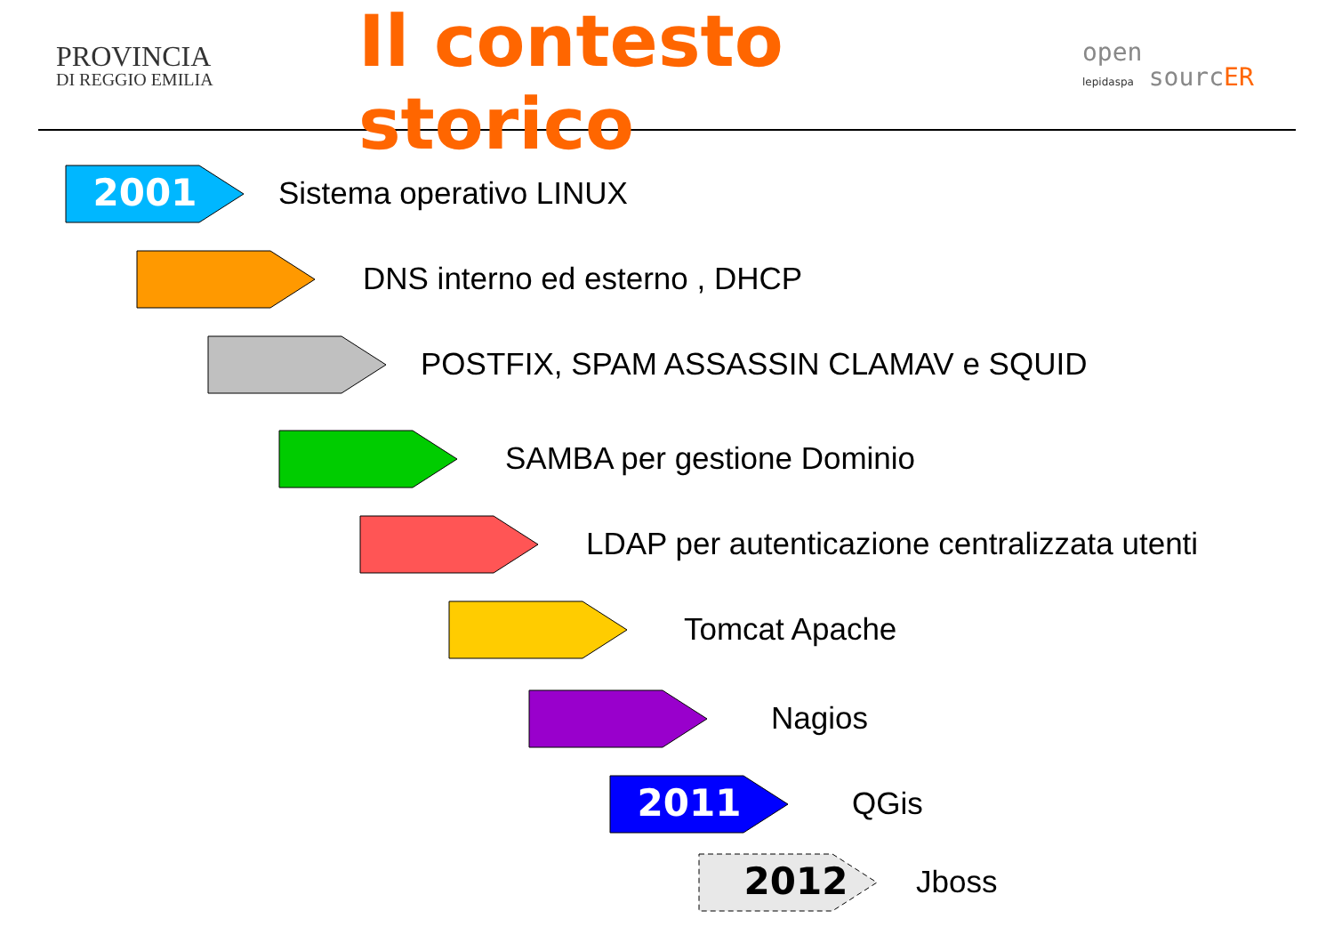PROVINCIA
DI REGGIO EMILIA
Il contesto storico
open
lepidaspa sourcER
2001
Sistema operativo LINUX
DNS interno ed esterno , DHCP
POSTFIX, SPAM ASSASSIN CLAMAV e SQUID
SAMBA per gestione Dominio
LDAP per autenticazione centralizzata utenti
Tomcat Apache
Nagios
2011
QGis
2012
Jboss